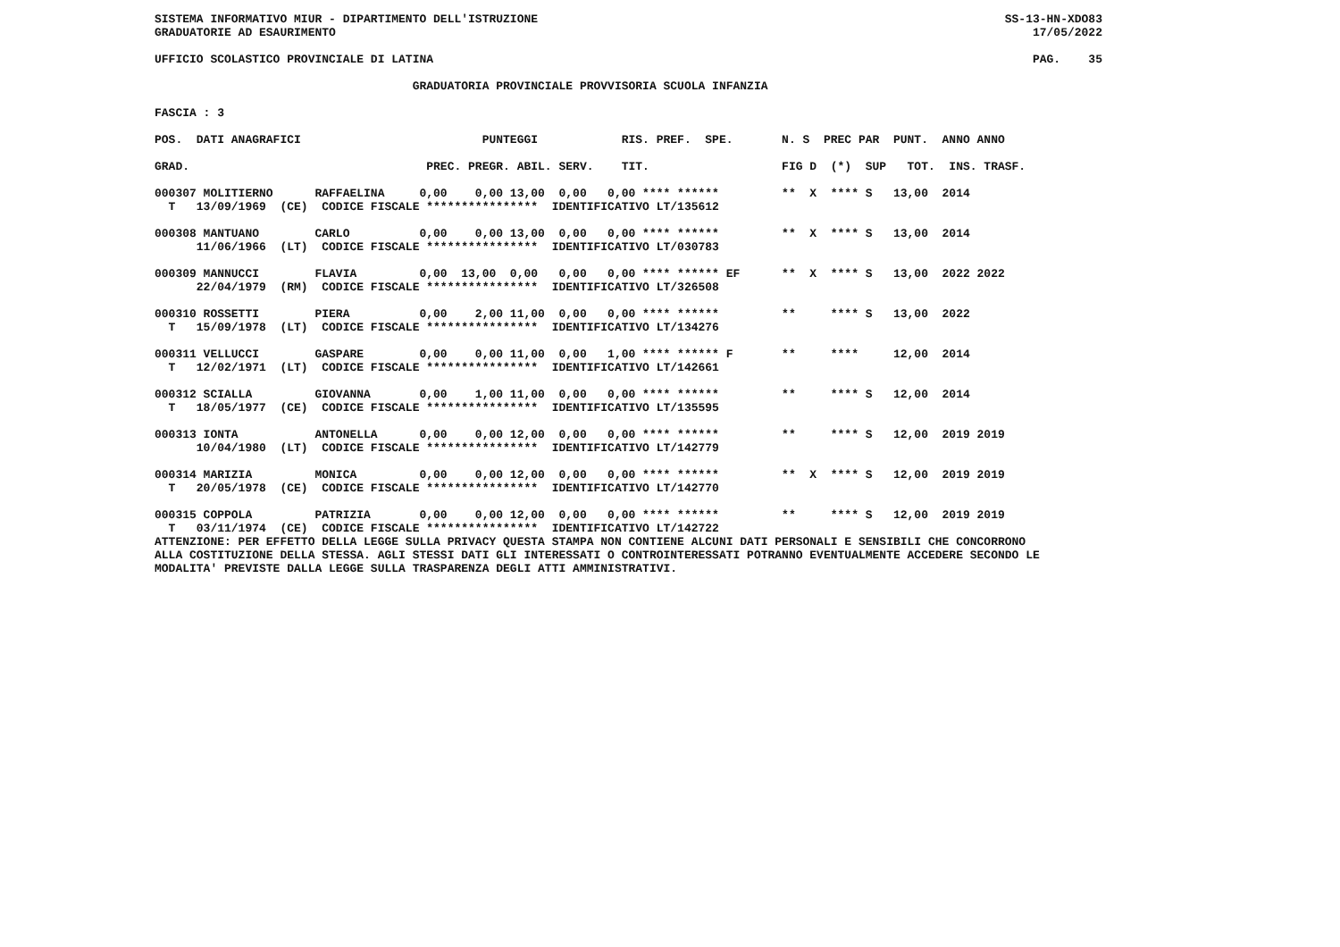SISTEMA INFORMATIVO MIUR - DIPARTIMENTO DELL'ISTRUZIONE SS-13-HN-XDO83 GRADUATORIE AD ESAURIMENTO 17/05/2022 UFFICIO SCOLASTICO PROVINCIALE DI LATINA PAG. 35 GRADUATORIA PROVINCIALE PROVVISORIA SCUOLA INFANZIA FASCIA : 3 POS. DATI ANAGRAFICI PUNTEGGI RIS. PREF. SPE. N. S PREC PAR PUNT. ANNO ANNO GRAD. PREC. PREGR. ABIL. SERV. TIT. FIG D (*) SUP TOT. INS. TRASF. 000307 MOLITIERNO RAFFAELINA 0,00 0,00 13,00 0,00 0,00 **** ****** ** X **** S 13,00 2014 T 13/09/1969 (CE) CODICE FISCALE **************** IDENTIFICATIVO LT/135612 000308 MANTUANO CARLO 0,00 0,00 13,00 0,00 0,00 **** ****** ** X **** S 13,00 2014 11/06/1966 (LT) CODICE FISCALE **************** IDENTIFICATIVO LT/030783 000309 MANNUCCI FLAVIA 0,00 13,00 0,00 0,00 0,00 **** ****** EF ** X **** S 13,00 2022 2022 22/04/1979 (RM) CODICE FISCALE **************** IDENTIFICATIVO LT/326508 000310 ROSSETTI PIERA 0,00 2,00 11,00 0,00 0,00 **** ****** ** **** S 13,00 2022 T 15/09/1978 (LT) CODICE FISCALE **************** IDENTIFICATIVO LT/134276 000311 VELLUCCI GASPARE 0,00 0,00 11,00 0,00 1,00 **** ****** F ** **** 12,00 2014 T 12/02/1971 (LT) CODICE FISCALE **************** IDENTIFICATIVO LT/142661 000312 SCIALLA GIOVANNA 0,00 1,00 11,00 0,00 0,00 **** ****** ** **** S 12,00 2014 T 18/05/1977 (CE) CODICE FISCALE **************** IDENTIFICATIVO LT/135595 000313 IONTA ANTONELLA 0,00 0,00 12,00 0,00 0,00 **** ****** ** **** S 12,00 2019 2019 10/04/1980 (LT) CODICE FISCALE **************** IDENTIFICATIVO LT/142779 000314 MARIZIA MONICA 0,00 0,00 12,00 0,00 0,00 **** ****** ** X **** S 12,00 2019 2019 T 20/05/1978 (CE) CODICE FISCALE **************** IDENTIFICATIVO LT/142770 000315 COPPOLA PATRIZIA 0,00 0,00 12,00 0,00 0,00 **** ****** ** **** S 12,00 2019 2019 T 03/11/1974 (CE) CODICE FISCALE **************** IDENTIFICATIVO LT/142722 ATTENZIONE: PER EFFETTO DELLA LEGGE SULLA PRIVACY QUESTA STAMPA NON CONTIENE ALCUNI DATI PERSONALI E SENSIBILI CHE CONCORRONO ALLA COSTITUZIONE DELLA STESSA. AGLI STESSI DATI GLI INTERESSATI O CONTROINTERESSATI POTRANNO EVENTUALMENTE ACCEDERE SECONDO LE MODALITA' PREVISTE DALLA LEGGE SULLA TRASPARENZA DEGLI ATTI AMMINISTRATIVI.